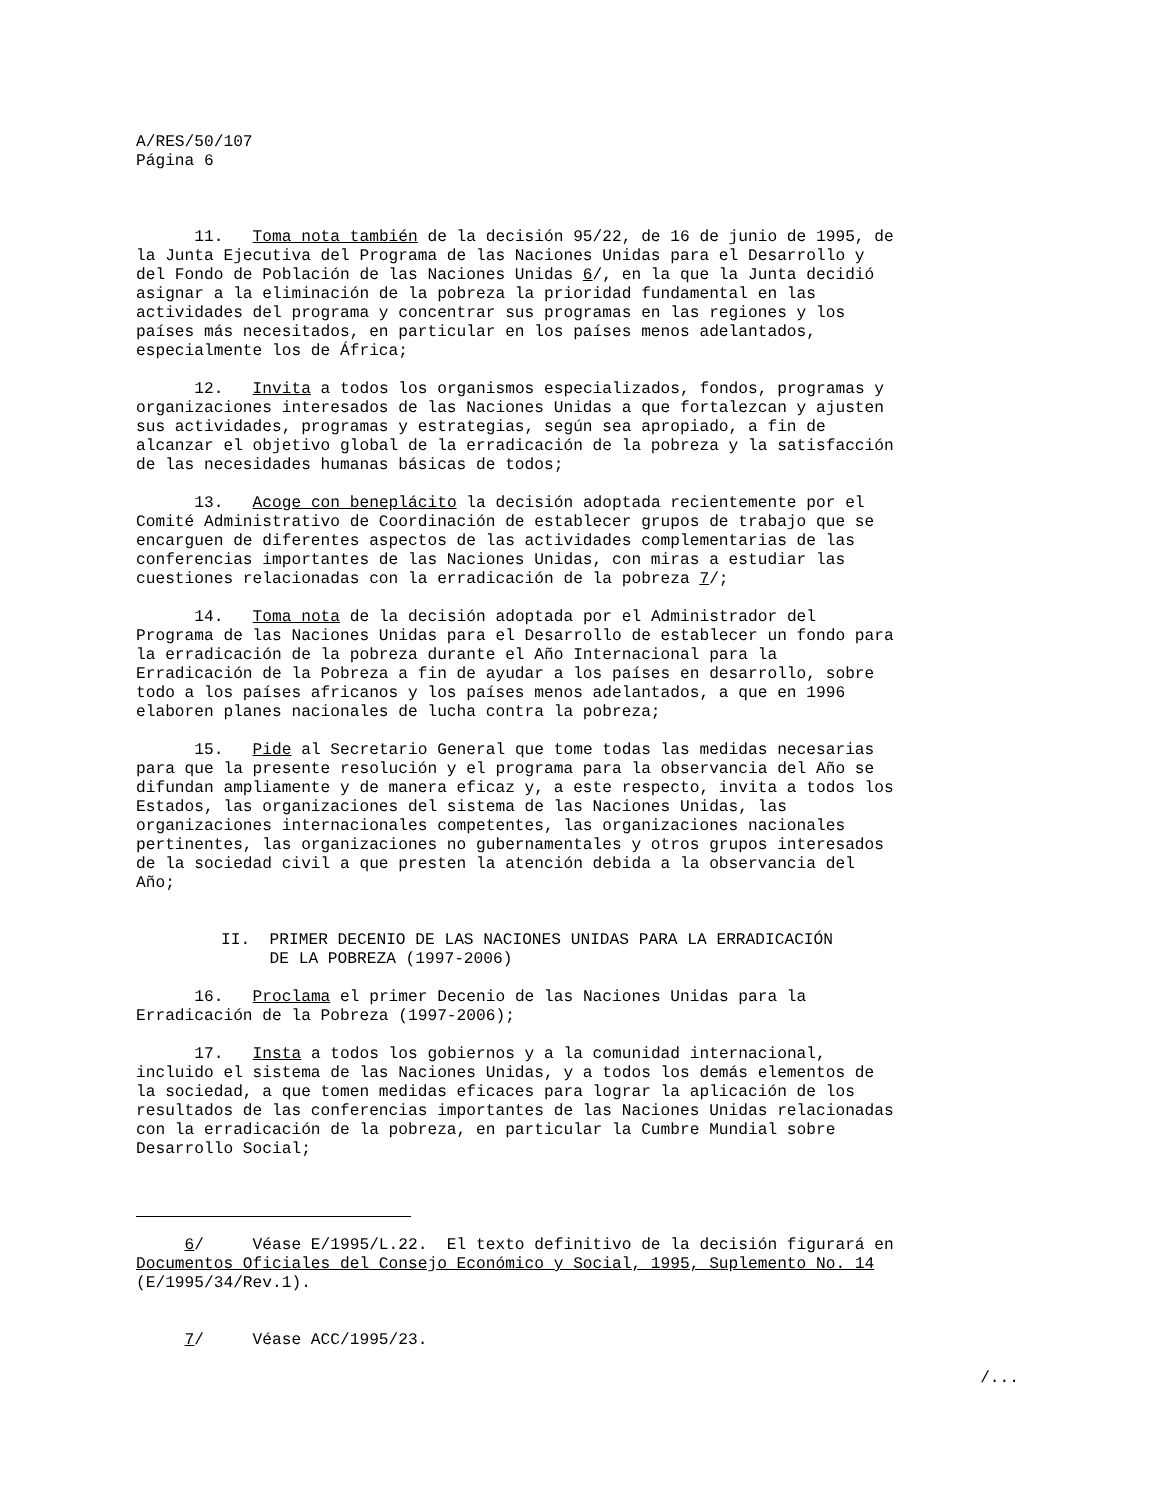A/RES/50/107 Página 6
11. Toma nota también de la decisión 95/22, de 16 de junio de 1995, de la Junta Ejecutiva del Programa de las Naciones Unidas para el Desarrollo y del Fondo de Población de las Naciones Unidas 6/, en la que la Junta decidió asignar a la eliminación de la pobreza la prioridad fundamental en las actividades del programa y concentrar sus programas en las regiones y los países más necesitados, en particular en los países menos adelantados, especialmente los de África;
12. Invita a todos los organismos especializados, fondos, programas y organizaciones interesados de las Naciones Unidas a que fortalezcan y ajusten sus actividades, programas y estrategias, según sea apropiado, a fin de alcanzar el objetivo global de la erradicación de la pobreza y la satisfacción de las necesidades humanas básicas de todos;
13. Acoge con beneplácito la decisión adoptada recientemente por el Comité Administrativo de Coordinación de establecer grupos de trabajo que se encarguen de diferentes aspectos de las actividades complementarias de las conferencias importantes de las Naciones Unidas, con miras a estudiar las cuestiones relacionadas con la erradicación de la pobreza 7/;
14. Toma nota de la decisión adoptada por el Administrador del Programa de las Naciones Unidas para el Desarrollo de establecer un fondo para la erradicación de la pobreza durante el Año Internacional para la Erradicación de la Pobreza a fin de ayudar a los países en desarrollo, sobre todo a los países africanos y los países menos adelantados, a que en 1996 elaboren planes nacionales de lucha contra la pobreza;
15. Pide al Secretario General que tome todas las medidas necesarias para que la presente resolución y el programa para la observancia del Año se difundan ampliamente y de manera eficaz y, a este respecto, invita a todos los Estados, las organizaciones del sistema de las Naciones Unidas, las organizaciones internacionales competentes, las organizaciones nacionales pertinentes, las organizaciones no gubernamentales y otros grupos interesados de la sociedad civil a que presten la atención debida a la observancia del Año;
II. PRIMER DECENIO DE LAS NACIONES UNIDAS PARA LA ERRADICACIÓN DE LA POBREZA (1997-2006)
16. Proclama el primer Decenio de las Naciones Unidas para la Erradicación de la Pobreza (1997-2006);
17. Insta a todos los gobiernos y a la comunidad internacional, incluido el sistema de las Naciones Unidas, y a todos los demás elementos de la sociedad, a que tomen medidas eficaces para lograr la aplicación de los resultados de las conferencias importantes de las Naciones Unidas relacionadas con la erradicación de la pobreza, en particular la Cumbre Mundial sobre Desarrollo Social;
6/ Véase E/1995/L.22. El texto definitivo de la decisión figurará en Documentos Oficiales del Consejo Económico y Social, 1995, Suplemento No. 14 (E/1995/34/Rev.1).
7/ Véase ACC/1995/23.
/...